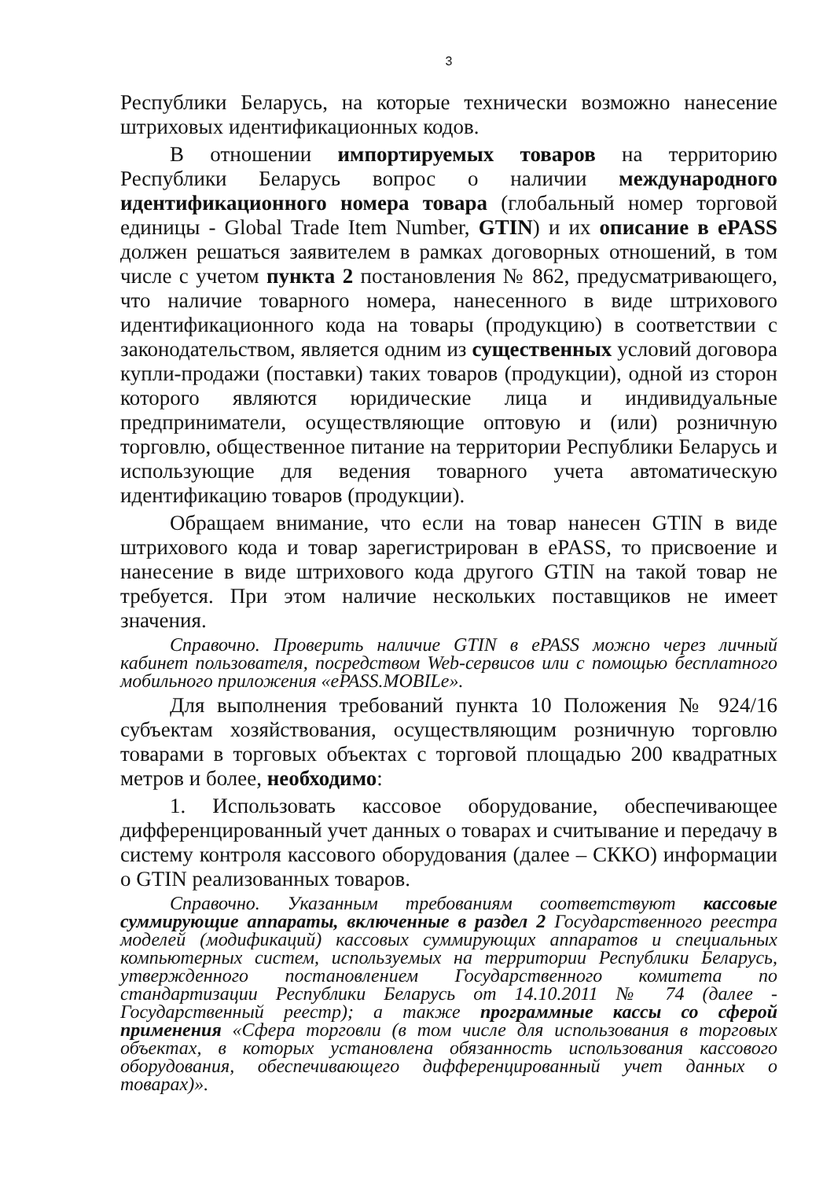3
Республики Беларусь, на которые технически возможно нанесение штриховых идентификационных кодов.
В отношении импортируемых товаров на территорию Республики Беларусь вопрос о наличии международного идентификационного номера товара (глобальный номер торговой единицы - Global Trade Item Number, GTIN) и их описание в ePASS должен решаться заявителем в рамках договорных отношений, в том числе с учетом пункта 2 постановления № 862, предусматривающего, что наличие товарного номера, нанесенного в виде штрихового идентификационного кода на товары (продукцию) в соответствии с законодательством, является одним из существенных условий договора купли-продажи (поставки) таких товаров (продукции), одной из сторон которого являются юридические лица и индивидуальные предприниматели, осуществляющие оптовую и (или) розничную торговлю, общественное питание на территории Республики Беларусь и использующие для ведения товарного учета автоматическую идентификацию товаров (продукции).
Обращаем внимание, что если на товар нанесен GTIN в виде штрихового кода и товар зарегистрирован в ePASS, то присвоение и нанесение в виде штрихового кода другого GTIN на такой товар не требуется. При этом наличие нескольких поставщиков не имеет значения.
Справочно. Проверить наличие GTIN в ePASS можно через личный кабинет пользователя, посредством Web-сервисов или с помощью бесплатного мобильного приложения «ePASS.MOBILe».
Для выполнения требований пункта 10 Положения № 924/16 субъектам хозяйствования, осуществляющим розничную торговлю товарами в торговых объектах с торговой площадью 200 квадратных метров и более, необходимо:
1. Использовать кассовое оборудование, обеспечивающее дифференцированный учет данных о товарах и считывание и передачу в систему контроля кассового оборудования (далее – СККО) информации о GTIN реализованных товаров.
Справочно. Указанным требованиям соответствуют кассовые суммирующие аппараты, включенные в раздел 2 Государственного реестра моделей (модификаций) кассовых суммирующих аппаратов и специальных компьютерных систем, используемых на территории Республики Беларусь, утвержденного постановлением Государственного комитета по стандартизации Республики Беларусь от 14.10.2011 № 74 (далее - Государственный реестр); а также программные кассы со сферой применения «Сфера торговли (в том числе для использования в торговых объектах, в которых установлена обязанность использования кассового оборудования, обеспечивающего дифференцированный учет данных о товарах)».